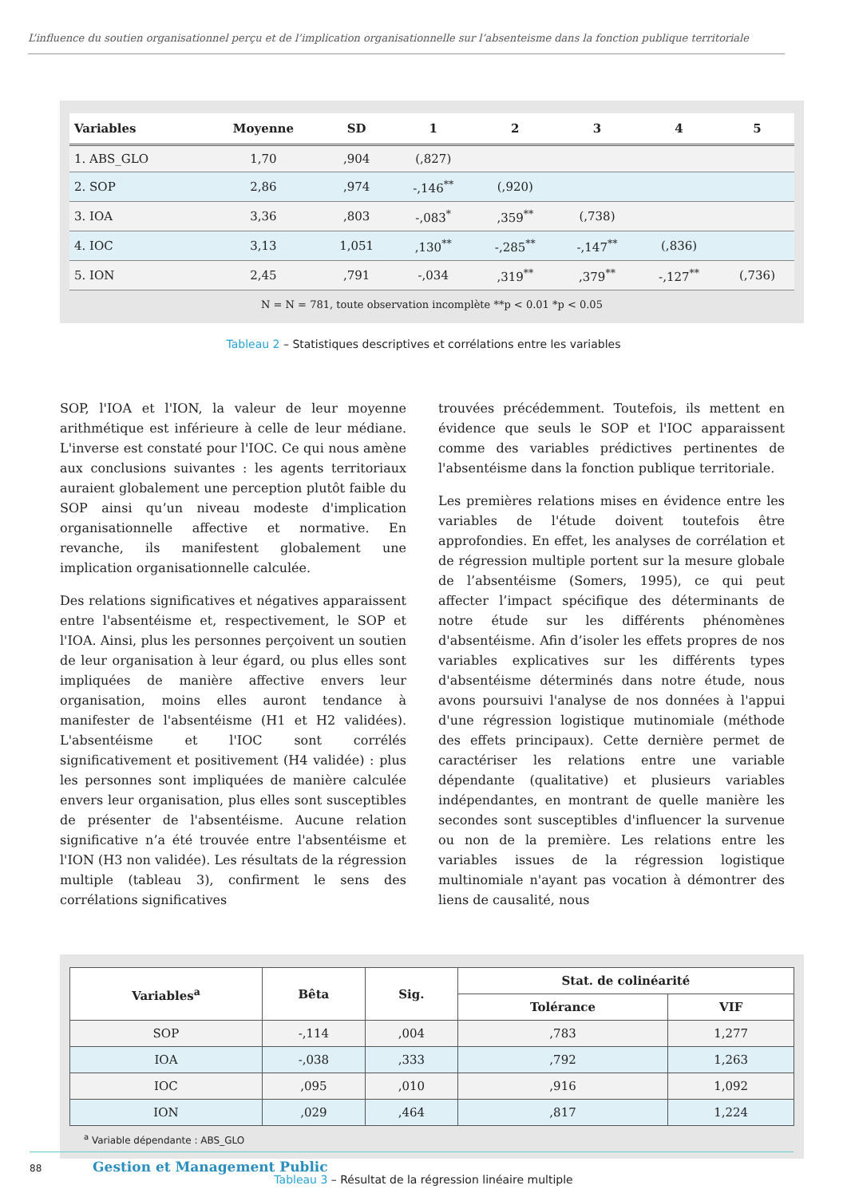L’influence du soutien organisationnel perçu et de l’implication organisationnelle sur l’absenteisme dans la fonction publique territoriale
| Variables | Moyenne | SD | 1 | 2 | 3 | 4 | 5 |
| --- | --- | --- | --- | --- | --- | --- | --- |
| 1. ABS_GLO | 1,70 | ,904 | (,827) | | | | |
| 2. SOP | 2,86 | ,974 | -,146<sup>**</sup> | (,920) | | | |
| 3. IOA | 3,36 | ,803 | -,083<sup>*</sup> | ,359<sup>**</sup> | (,738) | | |
| 4. IOC | 3,13 | 1,051 | ,130<sup>**</sup> | -,285<sup>**</sup> | -,147<sup>**</sup> | (,836) | |
| 5. ION | 2,45 | ,791 | -,034 | ,319<sup>**</sup> | ,379<sup>**</sup> | -,127<sup>**</sup> | (,736) |
N = N = 781, toute observation incomplète **p < 0.01 *p < 0.05
Tableau 2 – Statistiques descriptives et corrélations entre les variables
SOP, l'IOA et l'ION, la valeur de leur moyenne arithmétique est inférieure à celle de leur médiane. L'inverse est constaté pour l'IOC. Ce qui nous amène aux conclusions suivantes : les agents territoriaux auraient globalement une perception plutôt faible du SOP ainsi qu’un niveau modeste d'implication organisationnelle affective et normative. En revanche, ils manifestent globalement une implication organisationnelle calculée.
Des relations significatives et négatives apparaissent entre l'absentéisme et, respectivement, le SOP et l'IOA. Ainsi, plus les personnes perçoivent un soutien de leur organisation à leur égard, ou plus elles sont impliquées de manière affective envers leur organisation, moins elles auront tendance à manifester de l'absentéisme (H1 et H2 validées). L'absentéisme et l'IOC sont corrélés significativement et positivement (H4 validée) : plus les personnes sont impliquées de manière calculée envers leur organisation, plus elles sont susceptibles de présenter de l'absentéisme. Aucune relation significative n’a été trouvée entre l'absentéisme et l'ION (H3 non validée). Les résultats de la régression multiple (tableau 3), confirment le sens des corrélations significatives
trouvées précédemment. Toutefois, ils mettent en évidence que seuls le SOP et l'IOC apparaissent comme des variables prédictives pertinentes de l'absentéisme dans la fonction publique territoriale.
Les premières relations mises en évidence entre les variables de l'étude doivent toutefois être approfondies. En effet, les analyses de corrélation et de régression multiple portent sur la mesure globale de l’absentéisme (Somers, 1995), ce qui peut affecter l’impact spécifique des déterminants de notre étude sur les différents phénomènes d'absentéisme. Afin d’isoler les effets propres de nos variables explicatives sur les différents types d'absentéisme déterminés dans notre étude, nous avons poursuivi l'analyse de nos données à l'appui d'une régression logistique mutinomiale (méthode des effets principaux). Cette dernière permet de caractériser les relations entre une variable dépendante (qualitative) et plusieurs variables indépendantes, en montrant de quelle manière les secondes sont susceptibles d'influencer la survenue ou non de la première. Les relations entre les variables issues de la régression logistique multinomiale n'ayant pas vocation à démontrer des liens de causalité, nous
| Variables<sup>a</sup> | Bêta | Sig. | Stat. de colinéarité | |
| --- | --- | --- | --- | --- |
| | | | Tolérance | VIF |
| SOP | -,114 | ,004 | ,783 | 1,277 |
| IOA | -,038 | ,333 | ,792 | 1,263 |
| IOC | ,095 | ,010 | ,916 | 1,092 |
| ION | ,029 | ,464 | ,817 | 1,224 |
<sup>a</sup> Variable dépendante : ABS_GLO
Tableau 3 – Résultat de la régression linéaire multiple
88 Gestion et Management Public